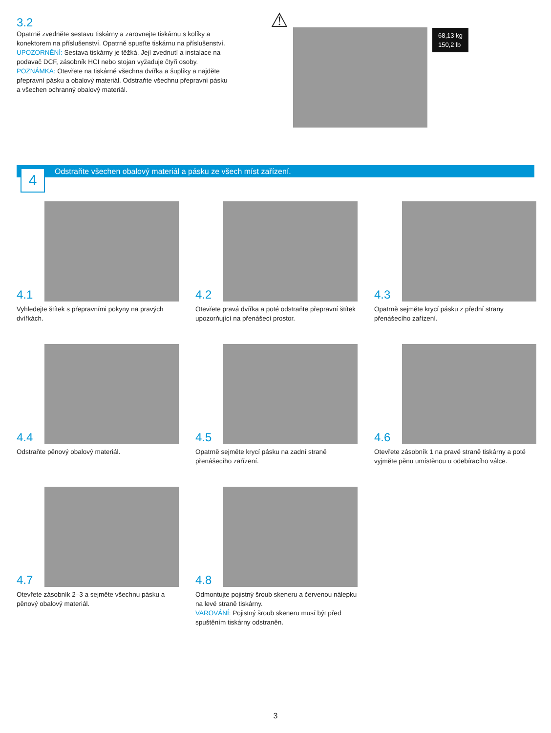3.2
Opatrně zvedněte sestavu tiskárny a zarovnejte tiskárnu s kolíky a konektorem na příslušenství. Opatrně spusťte tiskárnu na příslušenství.
UPOZORNĚNÍ: Sestava tiskárny je těžká. Její zvednutí a instalace na podavač DCF, zásobník HCI nebo stojan vyžaduje čtyři osoby.
POZNÁMKA: Otevřete na tiskárně všechna dvířka a šuplíky a najděte přepravní pásku a obalový materiál. Odstraňte všechnu přepravní pásku a všechen ochranný obalový materiál.
⚠
68,13 kg
150,2 lb
Odstraňte všechen obalový materiál a pásku ze všech míst zařízení.
4
4.1
Vyhledejte štítek s přepravními pokyny na pravých dvířkách.
4.2
Otevřete pravá dvířka a poté odstraňte přepravní štítek upozorňující na přenášecí prostor.
4.3
Opatrně sejměte krycí pásku z přední strany přenášecího zařízení.
4.4
Odstraňte pěnový obalový materiál.
4.5
Opatrně sejměte krycí pásku na zadní straně přenášecího zařízení.
4.6
Otevřete zásobník 1 na pravé straně tiskárny a poté vyjměte pěnu umístěnou u odebíracího válce.
4.7
Otevřete zásobník 2–3 a sejměte všechnu pásku a pěnový obalový materiál.
4.8
Odmontujte pojistný šroub skeneru a červenou nálepku na levé straně tiskárny.
VAROVÁNÍ: Pojistný šroub skeneru musí být před spuštěním tiskárny odstraněn.
3